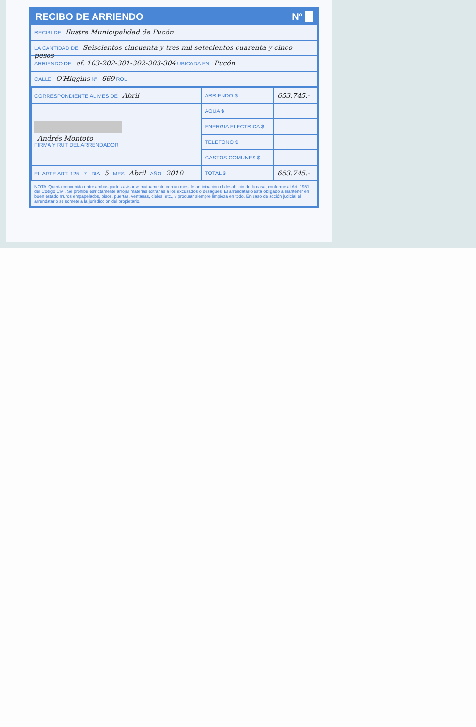RECIBO DE ARRIENDO Nº
RECIBI DE Ilustre Municipalidad de Pucón
LA CANTIDAD DE Seiscientos cincuenta y tres mil setecientos cuarenta y cinco pesos
ARRIENDO DE of. 103-202-301-302-303-304 UBICADA EN Pucón
CALLE O'Higgins Nº 669 ROL
| CORRESPONDIENTE AL MES DE Abril | ARRIENDO $ | 653.745.- |
| Andrés Montoto FIRMA Y RUT DEL ARRENDADOR | AGUA $ | |
| | ENERGIA ELECTRICA $ | |
| | TELEFONO $ | |
| | GASTOS COMUNES $ | |
| EL ARTE ART. 125 - 7 DIA 5 MES Abril AÑO 2010 | TOTAL $ | 653.745.- |
NOTA: Queda convenido entre ambas partes avisarse mutuamente con un mes de anticipación el desahucio de la casa, conforme al Art. 1951 del Código Civil. Se prohibe estrictamente arrojar materias extrañas a los excusados o desagües. El arrendatario está obligado a mantener en buen estado muros empapelados, pisos, puertas, ventanas, cielos, etc., y procurar siempre limpieza en todo. En caso de acción judicial el arrendatario se somete a la jurisdicción del propietario.